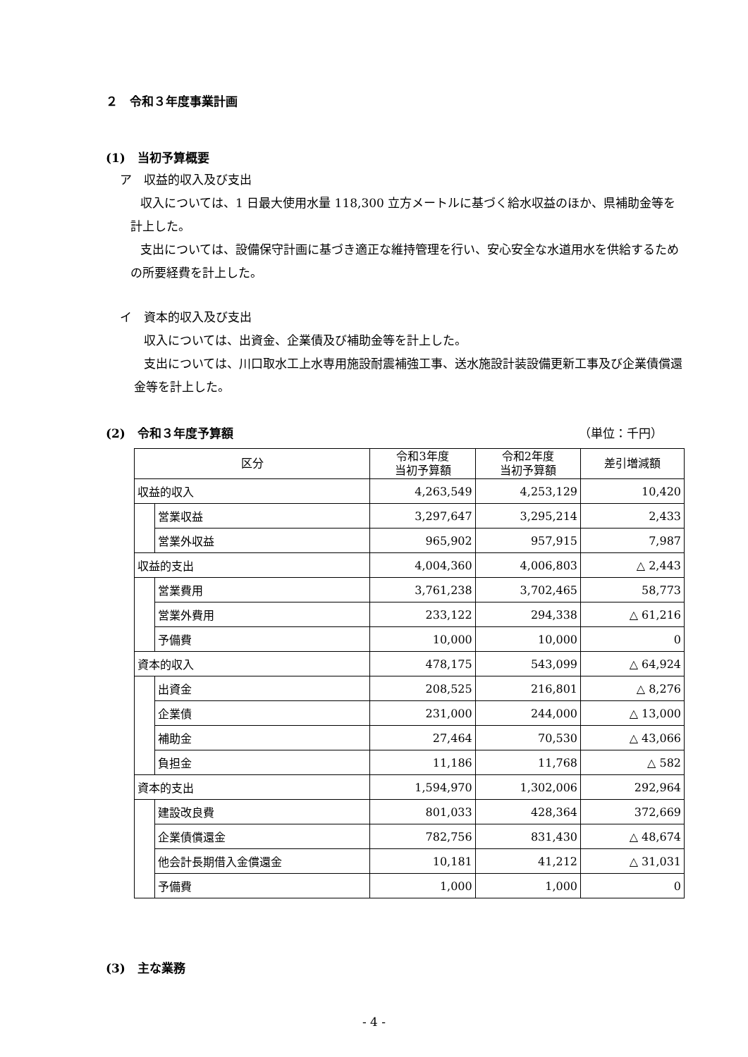２　令和３年度事業計画
(1)　当初予算概要
ア　収益的収入及び支出
収入については、1 日最大使用水量 118,300 立方メートルに基づく給水収益のほか、県補助金等を計上した。
支出については、設備保守計画に基づき適正な維持管理を行い、安心安全な水道用水を供給するための所要経費を計上した。
イ　資本的収入及び支出
収入については、出資金、企業債及び補助金等を計上した。
支出については、川口取水工上水専用施設耐震補強工事、送水施設計装設備更新工事及び企業債償還金等を計上した。
(2)　令和３年度予算額 （単位：千円）
| 区分 | | 令和3年度 当初予算額 | 令和2年度 当初予算額 | 差引増減額 |
| --- | --- | --- | --- | --- |
| 収益的収入 | | 4,263,549 | 4,253,129 | 10,420 |
| | 営業収益 | 3,297,647 | 3,295,214 | 2,433 |
| | 営業外収益 | 965,902 | 957,915 | 7,987 |
| 収益的支出 | | 4,004,360 | 4,006,803 | △ 2,443 |
| | 営業費用 | 3,761,238 | 3,702,465 | 58,773 |
| | 営業外費用 | 233,122 | 294,338 | △ 61,216 |
| | 予備費 | 10,000 | 10,000 | 0 |
| 資本的収入 | | 478,175 | 543,099 | △ 64,924 |
| | 出資金 | 208,525 | 216,801 | △ 8,276 |
| | 企業債 | 231,000 | 244,000 | △ 13,000 |
| | 補助金 | 27,464 | 70,530 | △ 43,066 |
| | 負担金 | 11,186 | 11,768 | △ 582 |
| 資本的支出 | | 1,594,970 | 1,302,006 | 292,964 |
| | 建設改良費 | 801,033 | 428,364 | 372,669 |
| | 企業債償還金 | 782,756 | 831,430 | △ 48,674 |
| | 他会計長期借入金償還金 | 10,181 | 41,212 | △ 31,031 |
| | 予備費 | 1,000 | 1,000 | 0 |
(3)　主な業務
- 4 -